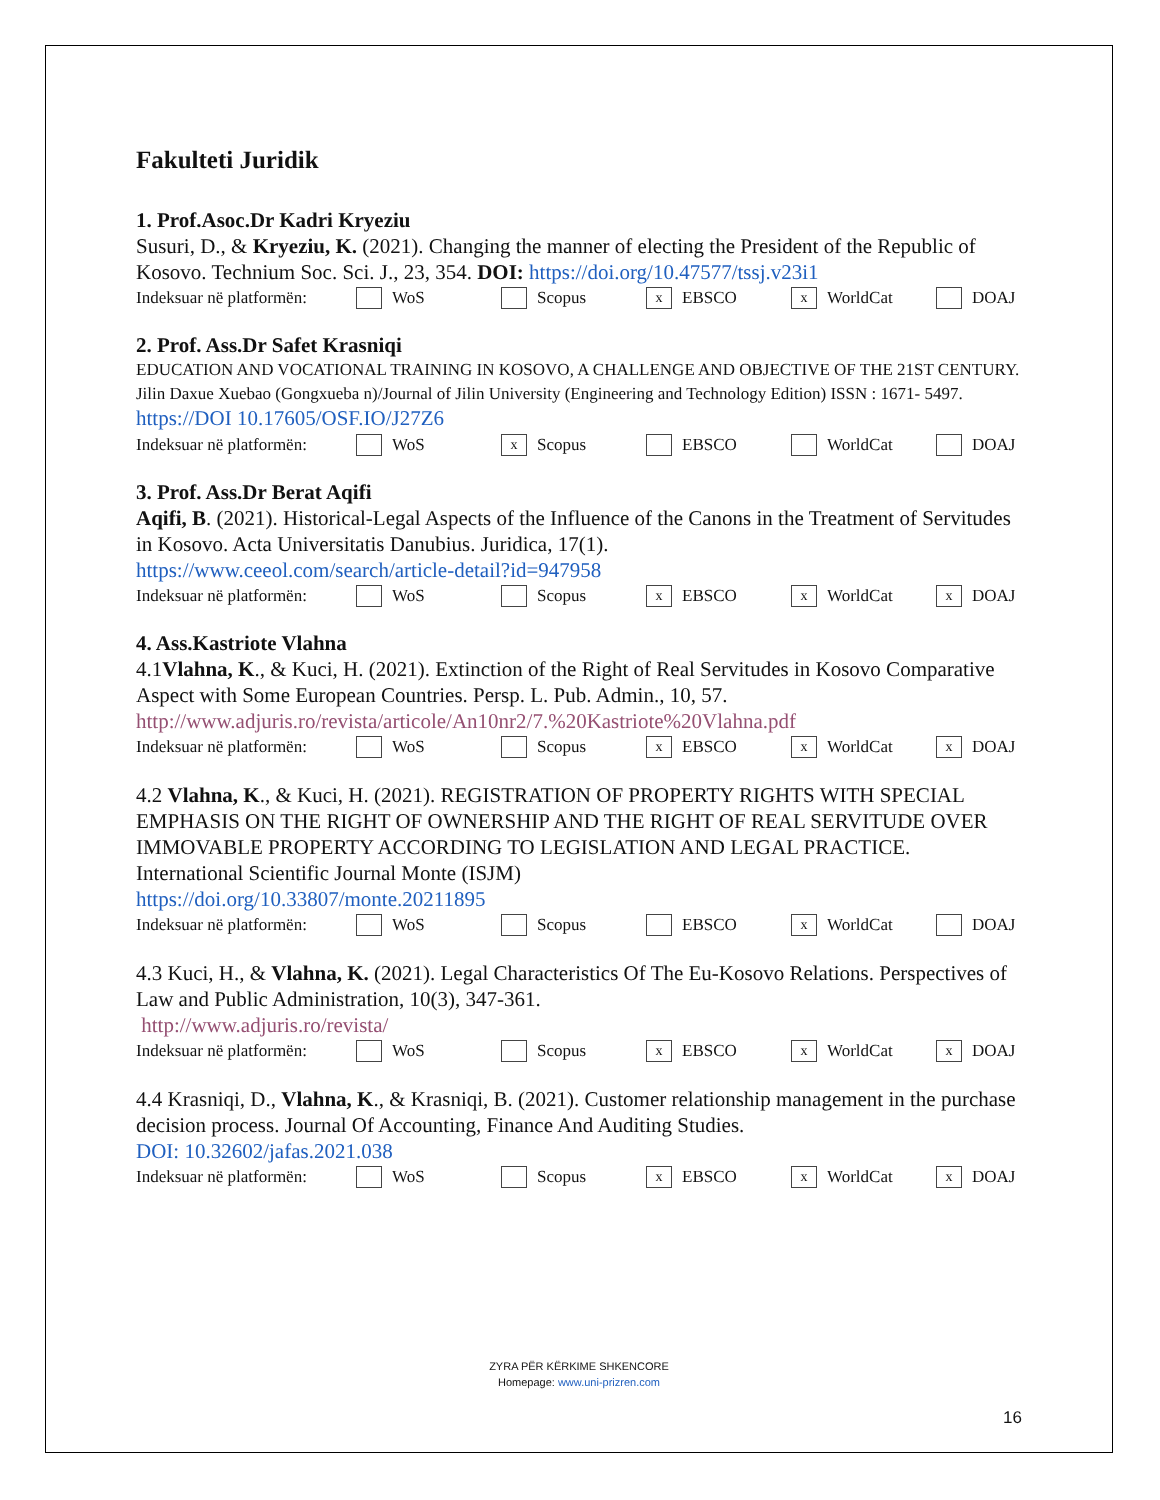Fakulteti Juridik
1. Prof.Asoc.Dr Kadri Kryeziu
Susuri, D., & Kryeziu, K. (2021). Changing the manner of electing the President of the Republic of Kosovo. Technium Soc. Sci. J., 23, 354. DOI: https://doi.org/10.47577/tssj.v23i1
Indeksuar në platformën: WoS Scopus x EBSCO x WorldCat DOAJ
2. Prof. Ass.Dr Safet Krasniqi
EDUCATION AND VOCATIONAL TRAINING IN KOSOVO, A CHALLENGE AND OBJECTIVE OF THE 21ST CENTURY. Jilin Daxue Xuebao (Gongxueba n)/Journal of Jilin University (Engineering and Technology Edition) ISSN : 1671- 5497. https://DOI 10.17605/OSF.IO/J27Z6
Indeksuar në platformën: WoS x Scopus EBSCO WorldCat DOAJ
3. Prof. Ass.Dr Berat Aqifi
Aqifi, B. (2021). Historical-Legal Aspects of the Influence of the Canons in the Treatment of Servitudes in Kosovo. Acta Universitatis Danubius. Juridica, 17(1).
https://www.ceeol.com/search/article-detail?id=947958
Indeksuar në platformën: WoS Scopus x EBSCO x WorldCat x DOAJ
4. Ass.Kastriote Vlahna
4.1Vlahna, K., & Kuci, H. (2021). Extinction of the Right of Real Servitudes in Kosovo Comparative Aspect with Some European Countries. Persp. L. Pub. Admin., 10, 57.
http://www.adjuris.ro/revista/articole/An10nr2/7.%20Kastriote%20Vlahna.pdf
Indeksuar në platformën: WoS Scopus x EBSCO x WorldCat x DOAJ
4.2 Vlahna, K., & Kuci, H. (2021). REGISTRATION OF PROPERTY RIGHTS WITH SPECIAL EMPHASIS ON THE RIGHT OF OWNERSHIP AND THE RIGHT OF REAL SERVITUDE OVER IMMOVABLE PROPERTY ACCORDING TO LEGISLATION AND LEGAL PRACTICE. International Scientific Journal Monte (ISJM)
https://doi.org/10.33807/monte.20211895
Indeksuar në platformën: WoS Scopus EBSCO x WorldCat DOAJ
4.3 Kuci, H., & Vlahna, K. (2021). Legal Characteristics Of The Eu-Kosovo Relations. Perspectives of Law and Public Administration, 10(3), 347-361.
http://www.adjuris.ro/revista/
Indeksuar në platformën: WoS Scopus x EBSCO x WorldCat x DOAJ
4.4 Krasniqi, D., Vlahna, K., & Krasniqi, B. (2021). Customer relationship management in the purchase decision process. Journal Of Accounting, Finance And Auditing Studies.
DOI: 10.32602/jafas.2021.038
Indeksuar në platformën: WoS Scopus x EBSCO x WorldCat x DOAJ
ZYRA PËR KËRKIME SHKENCORE
Homepage: www.uni-prizren.com
16